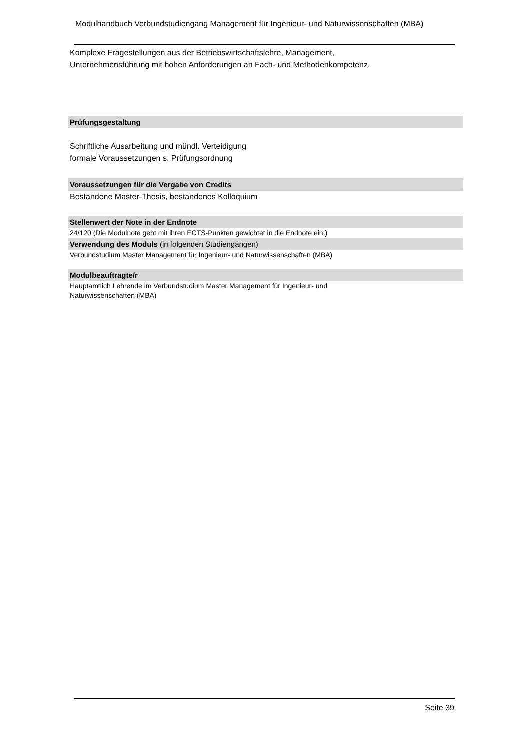Modulhandbuch Verbundstudiengang Management für Ingenieur- und Naturwissenschaften (MBA)
Komplexe Fragestellungen aus der Betriebswirtschaftslehre, Management,
Unternehmensführung mit hohen Anforderungen an Fach- und Methodenkompetenz.
Prüfungsgestaltung
Schriftliche Ausarbeitung und mündl. Verteidigung
formale Voraussetzungen s. Prüfungsordnung
Voraussetzungen für die Vergabe von Credits
Bestandene Master-Thesis, bestandenes Kolloquium
Stellenwert der Note in der Endnote
24/120 (Die Modulnote geht mit ihren ECTS-Punkten gewichtet in die Endnote ein.)
Verwendung des Moduls (in folgenden Studiengängen)
Verbundstudium Master Management für Ingenieur- und Naturwissenschaften (MBA)
Modulbeauftragte/r
Hauptamtlich Lehrende im Verbundstudium Master Management für Ingenieur- und
Naturwissenschaften (MBA)
Seite 39